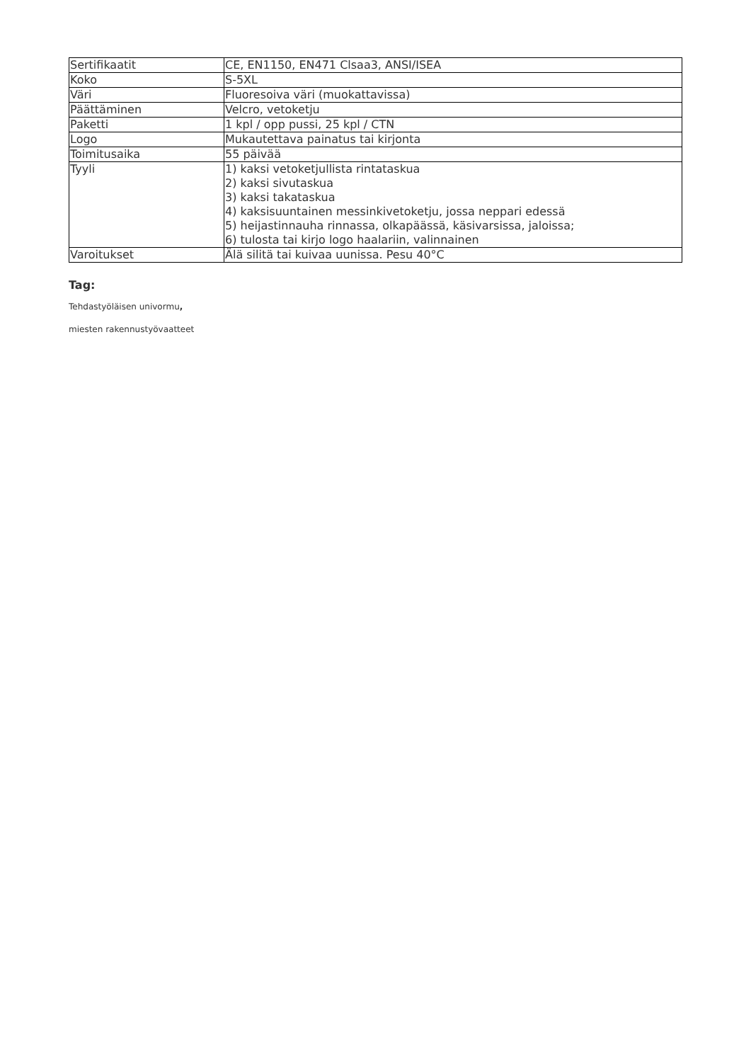| Sertifikaatit | CE, EN1150, EN471 Clsaa3, ANSI/ISEA |
| Koko | S-5XL |
| Väri | Fluoresoiva väri (muokattavissa) |
| Päättäminen | Velcro, vetoketju |
| Paketti | 1 kpl / opp pussi, 25 kpl / CTN |
| Logo | Mukautettava painatus tai kirjonta |
| Toimitusaika | 55 päivää |
| Tyyli | 1) kaksi vetoketjullista rintataskua 2) kaksi sivutaskua 3) kaksi takataskua 4) kaksisuuntainen messinkivetoketju, jossa neppari edessä 5) heijastinnauha rinnassa, olkapäässä, käsivarsissa, jaloissa; 6) tulosta tai kirjo logo haalariin, valinnainen |
| Varoitukset | Älä silitä tai kuivaa uunissa. Pesu 40°C |
Tag:
Tehdastyöläisen univormu,
miesten rakennustyövaatteet